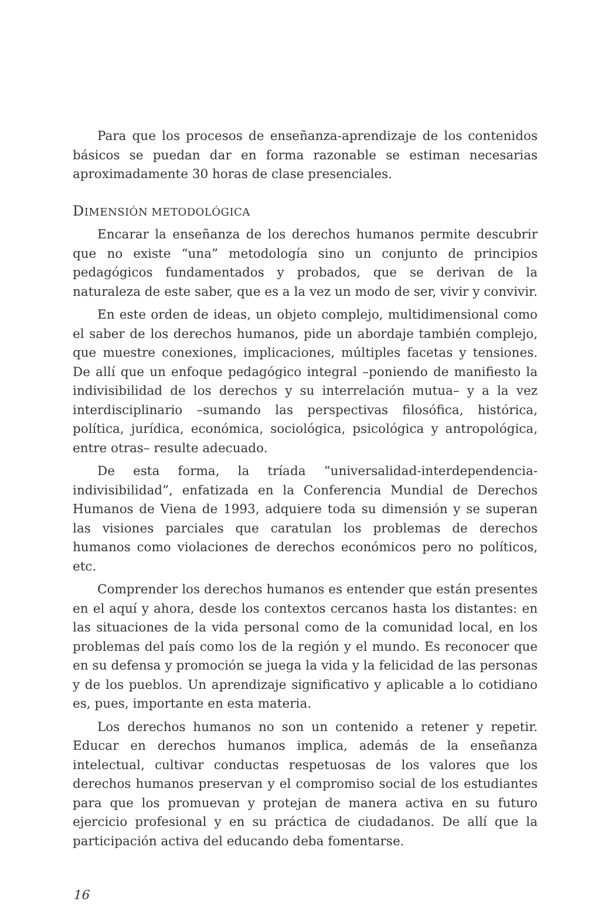Para que los procesos de enseñanza-aprendizaje de los contenidos básicos se puedan dar en forma razonable se estiman necesarias aproximadamente 30 horas de clase presenciales.
DIMENSIÓN METODOLÓGICA
Encarar la enseñanza de los derechos humanos permite descubrir que no existe “una” metodología sino un conjunto de principios pedagógicos fundamentados y probados, que se derivan de la naturaleza de este saber, que es a la vez un modo de ser, vivir y convivir.
En este orden de ideas, un objeto complejo, multidimensional como el saber de los derechos humanos, pide un abordaje también complejo, que muestre conexiones, implicaciones, múltiples facetas y tensiones. De allí que un enfoque pedagógico integral –poniendo de manifiesto la indivisibilidad de los derechos y su interrelación mutua– y a la vez interdisciplinario –sumando las perspectivas filosófica, histórica, política, jurídica, económica, sociológica, psicológica y antropológica, entre otras– resulte adecuado.
De esta forma, la tríada “universalidad-interdependencia-indivisibilidad”, enfatizada en la Conferencia Mundial de Derechos Humanos de Viena de 1993, adquiere toda su dimensión y se superan las visiones parciales que caratulan los problemas de derechos humanos como violaciones de derechos económicos pero no políticos, etc.
Comprender los derechos humanos es entender que están presentes en el aquí y ahora, desde los contextos cercanos hasta los distantes: en las situaciones de la vida personal como de la comunidad local, en los problemas del país como los de la región y el mundo. Es reconocer que en su defensa y promoción se juega la vida y la felicidad de las personas y de los pueblos. Un aprendizaje significativo y aplicable a lo cotidiano es, pues, importante en esta materia.
Los derechos humanos no son un contenido a retener y repetir. Educar en derechos humanos implica, además de la enseñanza intelectual, cultivar conductas respetuosas de los valores que los derechos humanos preservan y el compromiso social de los estudiantes para que los promuevan y protejan de manera activa en su futuro ejercicio profesional y en su práctica de ciudadanos. De allí que la participación activa del educando deba fomentarse.
16